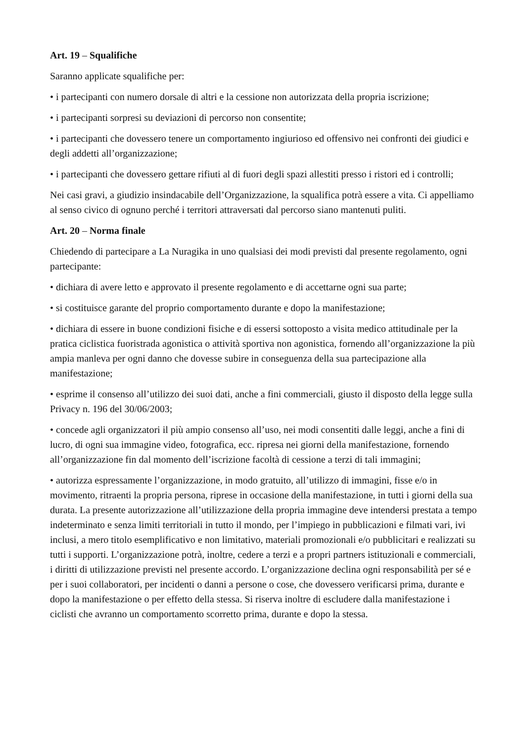Art. 19 – Squalifiche
Saranno applicate squalifiche per:
• i partecipanti con numero dorsale di altri e la cessione non autorizzata della propria iscrizione;
• i partecipanti sorpresi su deviazioni di percorso non consentite;
• i partecipanti che dovessero tenere un comportamento ingiurioso ed offensivo nei confronti dei giudici e degli addetti all’organizzazione;
• i partecipanti che dovessero gettare rifiuti al di fuori degli spazi allestiti presso i ristori ed i controlli;
Nei casi gravi, a giudizio insindacabile dell’Organizzazione, la squalifica potrà essere a vita. Ci appelliamo al senso civico di ognuno perché i territori attraversati dal percorso siano mantenuti puliti.
Art. 20 – Norma finale
Chiedendo di partecipare a La Nuragika in uno qualsiasi dei modi previsti dal presente regolamento, ogni partecipante:
• dichiara di avere letto e approvato il presente regolamento e di accettarne ogni sua parte;
• si costituisce garante del proprio comportamento durante e dopo la manifestazione;
• dichiara di essere in buone condizioni fisiche e di essersi sottoposto a visita medico attitudinale per la pratica ciclistica fuoristrada agonistica o attività sportiva non agonistica, fornendo all’organizzazione la più ampia manleva per ogni danno che dovesse subire in conseguenza della sua partecipazione alla manifestazione;
• esprime il consenso all’utilizzo dei suoi dati, anche a fini commerciali, giusto il disposto della legge sulla Privacy n. 196 del 30/06/2003;
• concede agli organizzatori il più ampio consenso all’uso, nei modi consentiti dalle leggi, anche a fini di lucro, di ogni sua immagine video, fotografica, ecc. ripresa nei giorni della manifestazione, fornendo all’organizzazione fin dal momento dell’iscrizione facoltà di cessione a terzi di tali immagini;
• autorizza espressamente l’organizzazione, in modo gratuito, all’utilizzo di immagini, fisse e/o in movimento, ritraenti la propria persona, riprese in occasione della manifestazione, in tutti i giorni della sua durata. La presente autorizzazione all’utilizzazione della propria immagine deve intendersi prestata a tempo indeterminato e senza limiti territoriali in tutto il mondo, per l’impiego in pubblicazioni e filmati vari, ivi inclusi, a mero titolo esemplificativo e non limitativo, materiali promozionali e/o pubblicitari e realizzati su tutti i supporti. L’organizzazione potrà, inoltre, cedere a terzi e a propri partners istituzionali e commerciali, i diritti di utilizzazione previsti nel presente accordo. L’organizzazione declina ogni responsabilità per sé e per i suoi collaboratori, per incidenti o danni a persone o cose, che dovessero verificarsi prima, durante e dopo la manifestazione o per effetto della stessa. Si riserva inoltre di escludere dalla manifestazione i ciclisti che avranno un comportamento scorretto prima, durante e dopo la stessa.